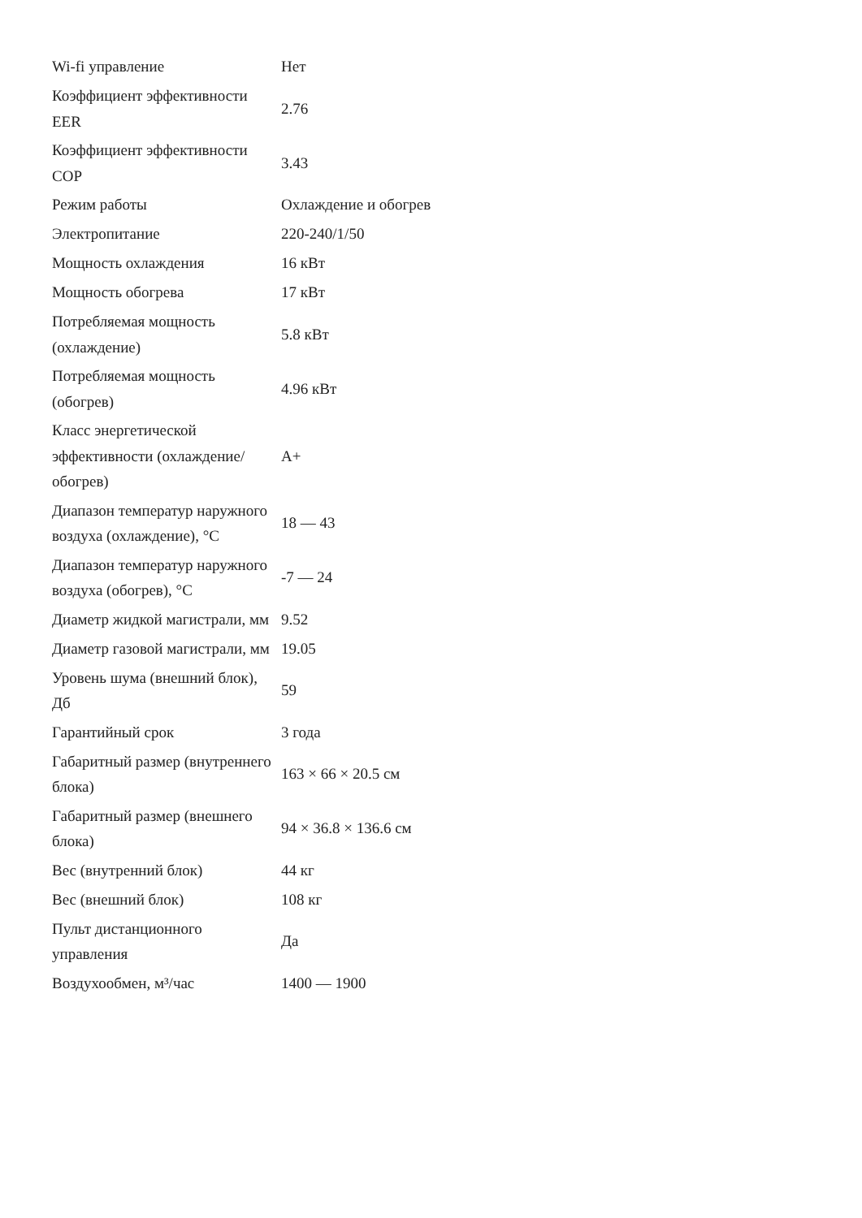| Wi-fi управление | Нет |
| Коэффициент эффективности EER | 2.76 |
| Коэффициент эффективности COP | 3.43 |
| Режим работы | Охлаждение и обогрев |
| Электропитание | 220-240/1/50 |
| Мощность охлаждения | 16 кВт |
| Мощность обогрева | 17 кВт |
| Потребляемая мощность (охлаждение) | 5.8 кВт |
| Потребляемая мощность (обогрев) | 4.96 кВт |
| Класс энергетической эффективности (охлаждение/обогрев) | A+ |
| Диапазон температур наружного воздуха (охлаждение), °C | 18 — 43 |
| Диапазон температур наружного воздуха (обогрев), °C | -7 — 24 |
| Диаметр жидкой магистрали, мм | 9.52 |
| Диаметр газовой магистрали, мм | 19.05 |
| Уровень шума (внешний блок), Дб | 59 |
| Гарантийный срок | 3 года |
| Габаритный размер (внутреннего блока) | 163 × 66 × 20.5 см |
| Габаритный размер (внешнего блока) | 94 × 36.8 × 136.6 см |
| Вес (внутренний блок) | 44 кг |
| Вес (внешний блок) | 108 кг |
| Пульт дистанционного управления | Да |
| Воздухообмен, м³/час | 1400 — 1900 |